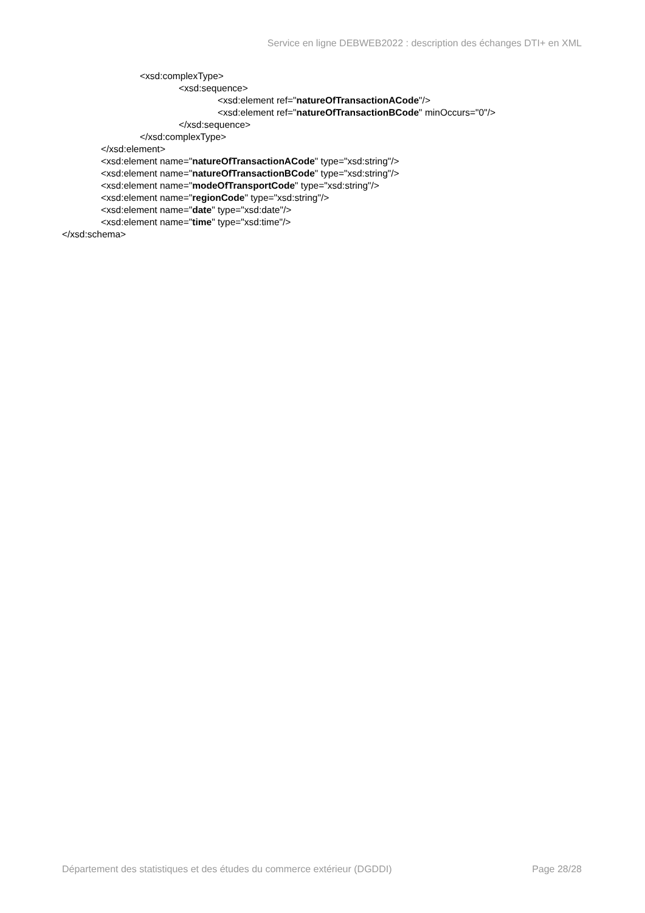Service en ligne DEBWEB2022 : description des échanges DTI+ en XML
<xsd:complexType>
<xsd:sequence>
<xsd:element ref="natureOfTransactionACode"/>
<xsd:element ref="natureOfTransactionBCode" minOccurs="0"/>
</xsd:sequence>
</xsd:complexType>
</xsd:element>
<xsd:element name="natureOfTransactionACode" type="xsd:string"/>
<xsd:element name="natureOfTransactionBCode" type="xsd:string"/>
<xsd:element name="modeOfTransportCode" type="xsd:string"/>
<xsd:element name="regionCode" type="xsd:string"/>
<xsd:element name="date" type="xsd:date"/>
<xsd:element name="time" type="xsd:time"/>
</xsd:schema>
Département des statistiques et des études du commerce extérieur (DGDDI) Page 28/28